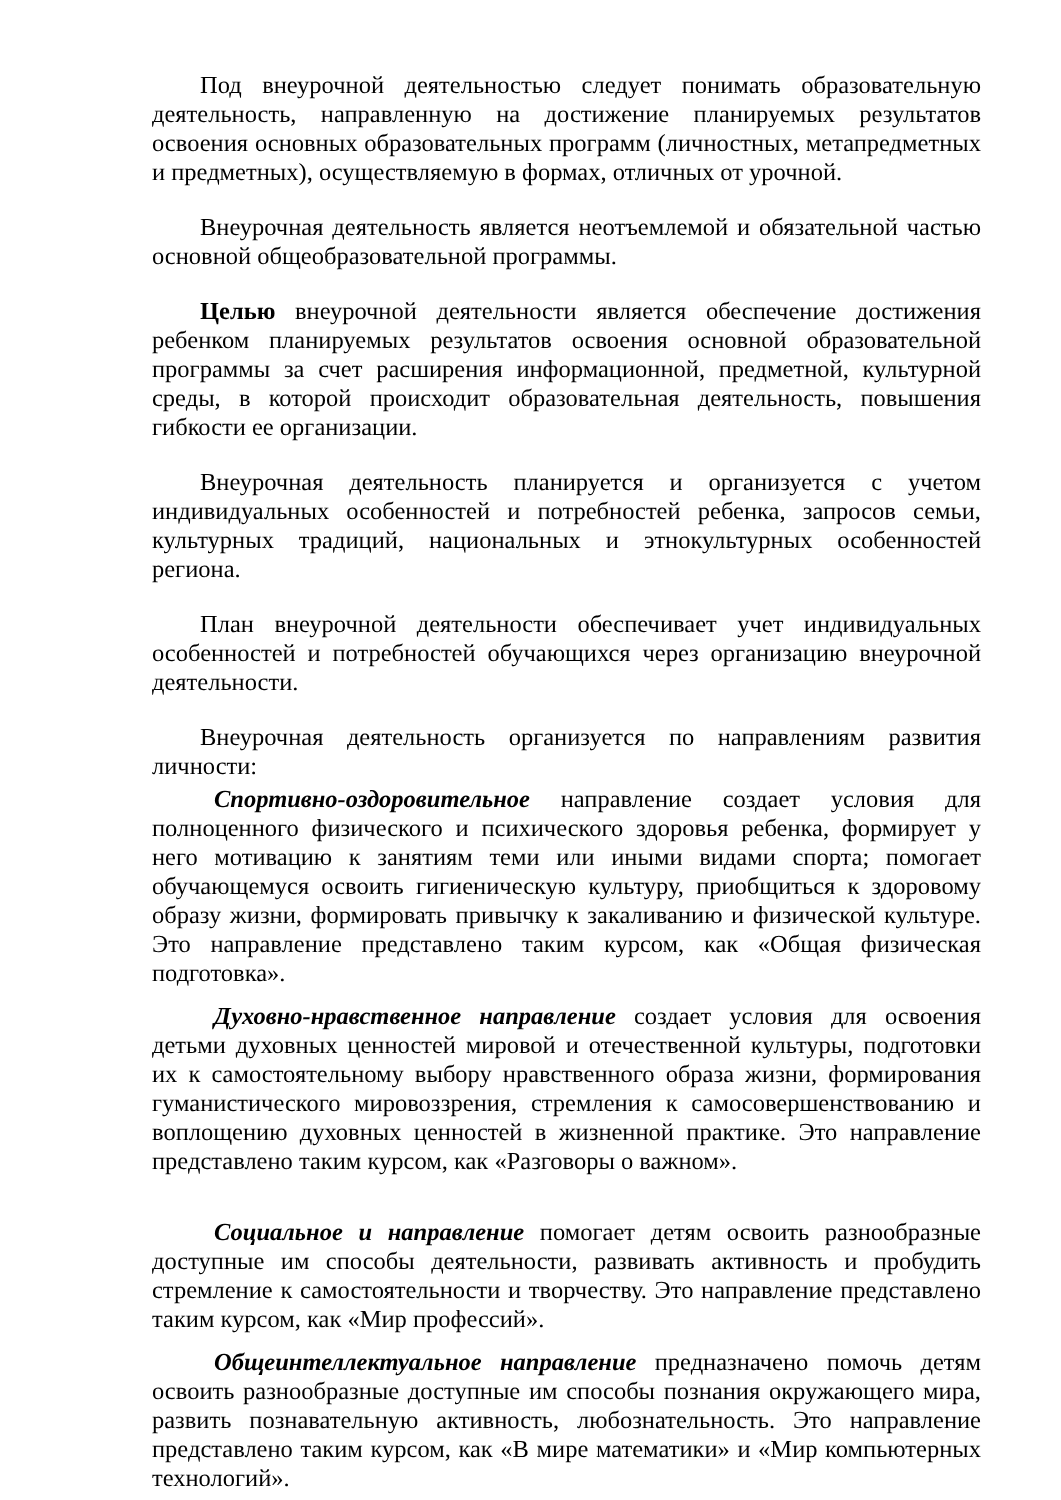Под внеурочной деятельностью следует понимать образовательную деятельность, направленную на достижение планируемых результатов освоения основных образовательных программ (личностных, метапредметных и предметных), осуществляемую в формах, отличных от урочной.
Внеурочная деятельность является неотъемлемой и обязательной частью основной общеобразовательной программы.
Целью внеурочной деятельности является обеспечение достижения ребенком планируемых результатов освоения основной образовательной программы за счет расширения информационной, предметной, культурной среды, в которой происходит образовательная деятельность, повышения гибкости ее организации.
Внеурочная деятельность планируется и организуется с учетом индивидуальных особенностей и потребностей ребенка, запросов семьи, культурных традиций, национальных и этнокультурных особенностей региона.
План внеурочной деятельности обеспечивает учет индивидуальных особенностей и потребностей обучающихся через организацию внеурочной деятельности.
Внеурочная деятельность организуется по направлениям развития личности:
Спортивно-оздоровительное направление создает условия для полноценного физического и психического здоровья ребенка, формирует у него мотивацию к занятиям теми или иными видами спорта; помогает обучающемуся освоить гигиеническую культуру, приобщиться к здоровому образу жизни, формировать привычку к закаливанию и физической культуре. Это направление представлено таким курсом, как «Общая физическая подготовка».
Духовно-нравственное направление создает условия для освоения детьми духовных ценностей мировой и отечественной культуры, подготовки их к самостоятельному выбору нравственного образа жизни, формирования гуманистического мировоззрения, стремления к самосовершенствованию и воплощению духовных ценностей в жизненной практике. Это направление представлено таким курсом, как «Разговоры о важном».
Социальное и направление помогает детям освоить разнообразные доступные им способы деятельности, развивать активность и пробудить стремление к самостоятельности и творчеству. Это направление представлено таким курсом, как «Мир профессий».
Общеинтеллектуальное направление предназначено помочь детям освоить разнообразные доступные им способы познания окружающего мира, развить познавательную активность, любознательность. Это направление представлено таким курсом, как «В мире математики» и «Мир компьютерных технологий».